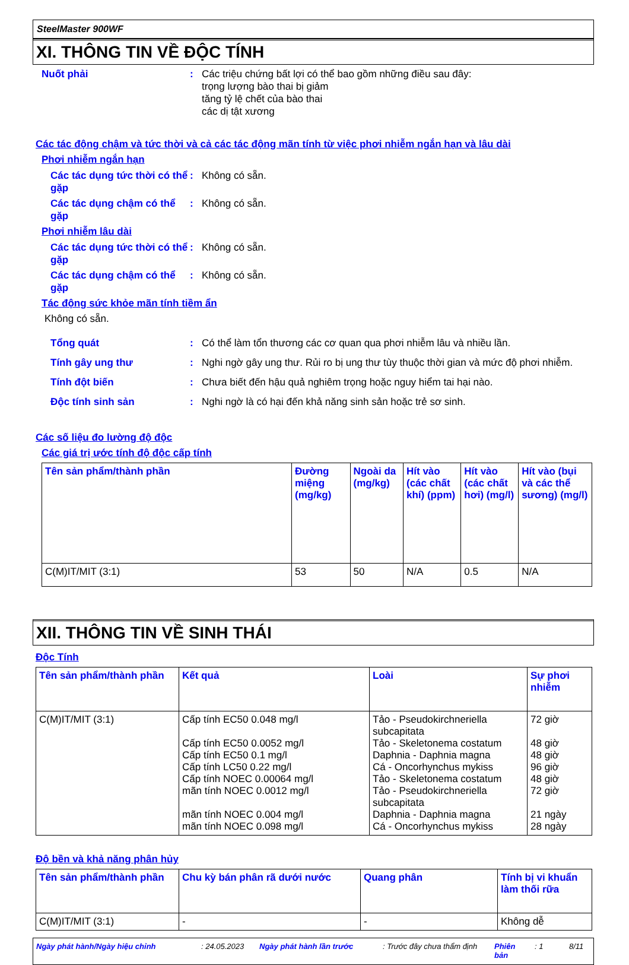SteelMaster 900WF
XI. THÔNG TIN VỀ ĐỘC TÍNH
Nuốt phải : Các triệu chứng bất lợi có thể bao gồm những điều sau đây:
trọng lượng bào thai bị giảm
tăng tỷ lệ chết của bào thai
các dị tật xương
Các tác động chậm và tức thời và cả các tác động mãn tính từ việc phơi nhiễm ngắn hạn và lâu dài
Phơi nhiễm ngắn hạn
Các tác dụng tức thời có thể gặp
: Không có sẵn.
Các tác dụng chậm có thể gặp
: Không có sẵn.
Phơi nhiễm lâu dài
Các tác dụng tức thời có thể gặp
: Không có sẵn.
Các tác dụng chậm có thể gặp
: Không có sẵn.
Tác động sức khỏe mãn tính tiềm ẩn
Không có sẵn.
Tổng quát : Có thể làm tổn thương các cơ quan qua phơi nhiễm lâu và nhiều lần.
Tính gây ung thư : Nghi ngờ gây ung thư. Rủi ro bị ung thư tùy thuộc thời gian và mức độ phơi nhiễm.
Tính đột biến : Chưa biết đến hậu quả nghiêm trọng hoặc nguy hiểm tai hại nào.
Độc tính sinh sản : Nghi ngờ là có hại đến khả năng sinh sản hoặc trẻ sơ sinh.
Các số liệu đo lường độ độc
Các giá trị ước tính độ độc cấp tính
| Tên sản phẩm/thành phần | Đường miệng (mg/kg) | Ngoài da (mg/kg) | Hít vào (các chất khí) (ppm) | Hít vào (các chất hơi) (mg/l) | Hít vào (bụi và các thể sương) (mg/l) |
| --- | --- | --- | --- | --- | --- |
| C(M)IT/MIT (3:1) | 53 | 50 | N/A | 0.5 | N/A |
XII. THÔNG TIN VỀ SINH THÁI
Độc Tính
| Tên sản phẩm/thành phần | Kết quả | Loài | Sự phơi nhiễm |
| --- | --- | --- | --- |
| C(M)IT/MIT (3:1) | Cấp tính EC50 0.048 mg/l Cấp tính EC50 0.0052 mg/l Cấp tính EC50 0.1 mg/l Cấp tính LC50 0.22 mg/l Cấp tính NOEC 0.00064 mg/l mãn tính NOEC 0.0012 mg/l mãn tính NOEC 0.004 mg/l mãn tính NOEC 0.098 mg/l | Tảo - Pseudokirchneriella subcapitata Tảo - Skeletonema costatum Daphnia - Daphnia magna Cá - Oncorhynchus mykiss Tảo - Skeletonema costatum Tảo - Pseudokirchneriella subcapitata Daphnia - Daphnia magna Cá - Oncorhynchus mykiss | 72 giờ 48 giờ 48 giờ 96 giờ 48 giờ 72 giờ 21 ngày 28 ngày |
Độ bền và khả năng phân hủy
| Tên sản phẩm/thành phần | Chu kỳ bán phân rã dưới nước | Quang phân | Tính bị vi khuẩn làm thối rữa |
| --- | --- | --- | --- |
| C(M)IT/MIT (3:1) | - | - | Không dễ |
Ngày phát hành/Ngày hiệu chỉnh: 24.05.2023 Ngày phát hành lần trước: Trước đây chưa thẩm định Phiên bản: 1 8/11